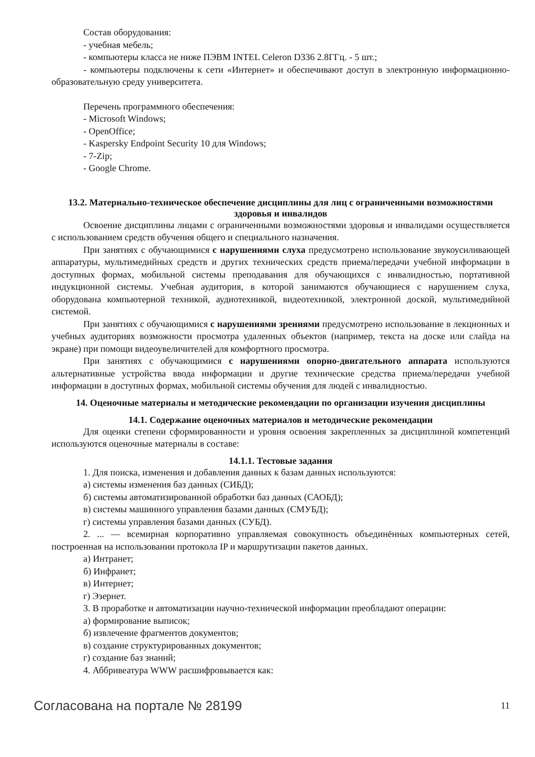Состав оборудования:
- учебная мебель;
- компьютеры класса не ниже ПЭВМ INTEL Celeron D336 2.8ГГц. - 5 шт.;
- компьютеры подключены к сети «Интернет» и обеспечивают доступ в электронную информационно-образовательную среду университета.
Перечень программного обеспечения:
- Microsoft Windows;
- OpenOffice;
- Kaspersky Endpoint Security 10 для Windows;
- 7-Zip;
- Google Chrome.
13.2. Материально-техническое обеспечение дисциплины для лиц с ограниченными возможностями здоровья и инвалидов
Освоение дисциплины лицами с ограниченными возможностями здоровья и инвалидами осуществляется с использованием средств обучения общего и специального назначения.
При занятиях с обучающимися с нарушениями слуха предусмотрено использование звукоусиливающей аппаратуры, мультимедийных средств и других технических средств приема/передачи учебной информации в доступных формах, мобильной системы преподавания для обучающихся с инвалидностью, портативной индукционной системы. Учебная аудитория, в которой занимаются обучающиеся с нарушением слуха, оборудована компьютерной техникой, аудиотехникой, видеотехникой, электронной доской, мультимедийной системой.
При занятиях с обучающимися с нарушениями зрениями предусмотрено использование в лекционных и учебных аудиториях возможности просмотра удаленных объектов (например, текста на доске или слайда на экране) при помощи видеоувеличителей для комфортного просмотра.
При занятиях с обучающимися с нарушениями опорно-двигательного аппарата используются альтернативные устройства ввода информации и другие технические средства приема/передачи учебной информации в доступных формах, мобильной системы обучения для людей с инвалидностью.
14. Оценочные материалы и методические рекомендации по организации изучения дисциплины
14.1. Содержание оценочных материалов и методические рекомендации
Для оценки степени сформированности и уровня освоения закрепленных за дисциплиной компетенций используются оценочные материалы в составе:
14.1.1. Тестовые задания
1. Для поиска, изменения и добавления данных к базам данных используются:
а) системы изменения баз данных (СИБД);
б) системы автоматизированной обработки баз данных (САОБД);
в) системы машинного управления базами данных (СМУБД);
г) системы управления базами данных (СУБД).
2. ... — всемирная корпоративно управляемая совокупность объединённых компьютерных сетей, построенная на использовании протокола IP и маршрутизации пакетов данных.
а) Интранет;
б) Инфранет;
в) Интернет;
г) Эзернет.
3. В проработке и автоматизации научно-технической информации преобладают операции:
а) формирование выписок;
б) извлечение фрагментов документов;
в) создание структурированных документов;
г) создание баз знаний;
4. Аббривеатура WWW расшифровывается как:
Согласована на портале № 28199 11